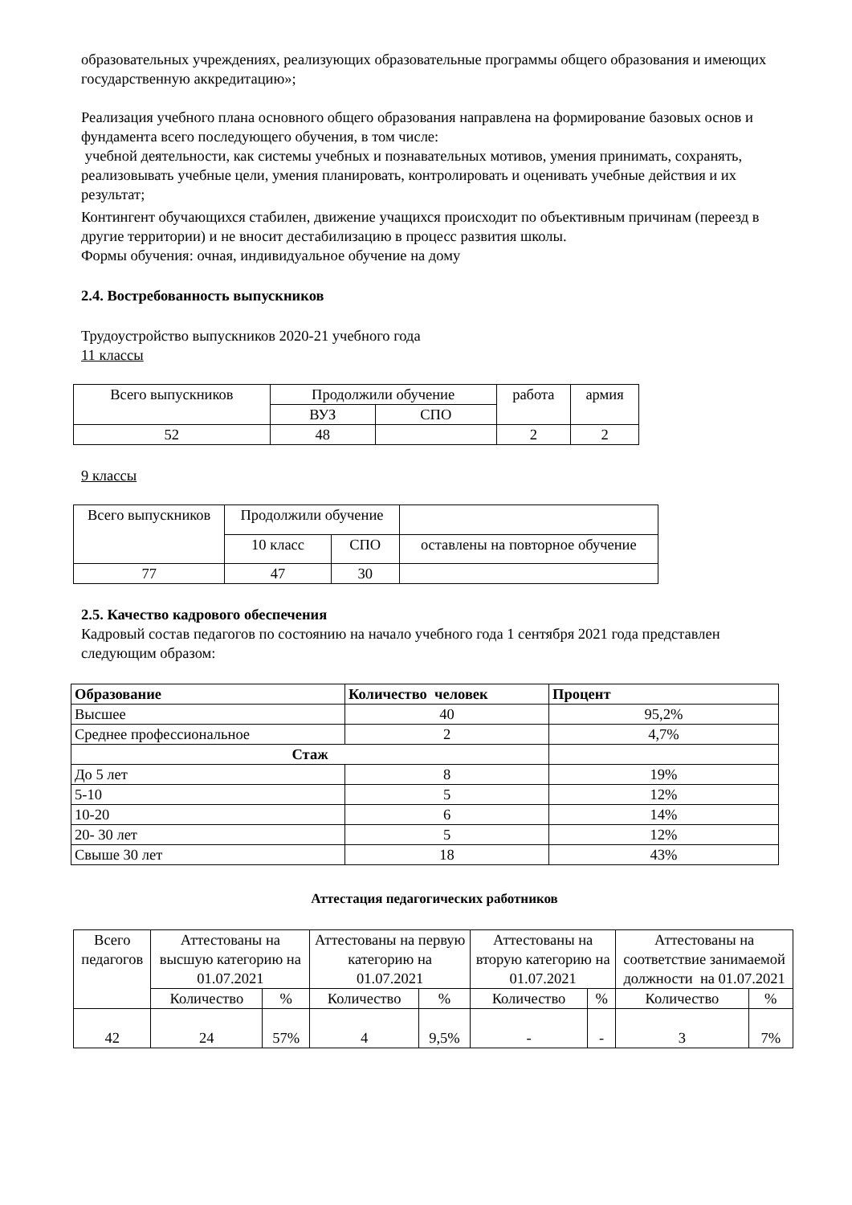образовательных учреждениях, реализующих образовательные программы общего образования и имеющих государственную аккредитацию»;
Реализация учебного плана основного общего образования направлена на формирование базовых основ и фундамента всего последующего обучения, в том числе:
учебной деятельности, как системы учебных и познавательных мотивов, умения принимать, сохранять, реализовывать учебные цели, умения планировать, контролировать и оценивать учебные действия и их результат;
Контингент обучающихся стабилен, движение учащихся происходит по объективным причинам (переезд в другие территории) и не вносит дестабилизацию в процесс развития школы.
Формы обучения: очная, индивидуальное обучение на дому
2.4. Востребованность выпускников
Трудоустройство выпускников 2020-21 учебного года
11 классы
| Всего выпускников | Продолжили обучение | | работа | армия |
| | ВУЗ | СПО | | |
| 52 | 48 | | 2 | 2 |
9 классы
| Всего выпускников | Продолжили обучение | | |
| | 10 класс | СПО | оставлены на повторное обучение |
| 77 | 47 | 30 | |
2.5. Качество кадрового обеспечения
Кадровый состав педагогов по состоянию на начало учебного года 1 сентября 2021 года представлен следующим образом:
| Образование | Количество человек | Процент |
| Высшее | 40 | 95,2% |
| Среднее профессиональное | 2 | 4,7% |
| Стаж | | |
| До 5 лет | 8 | 19% |
| 5-10 | 5 | 12% |
| 10-20 | 6 | 14% |
| 20- 30 лет | 5 | 12% |
| Свыше 30 лет | 18 | 43% |
Аттестация педагогических работников
| Всего педагогов | Аттестованы на высшую категорию на 01.07.2021 | | Аттестованы на первую категорию на 01.07.2021 | | Аттестованы на вторую категорию на 01.07.2021 | | Аттестованы на соответствие занимаемой должности на 01.07.2021 | |
| | Количество | % | Количество | % | Количество | % | Количество | % |
| 42 | 24 | 57% | 4 | 9,5% | - | - | 3 | 7% |